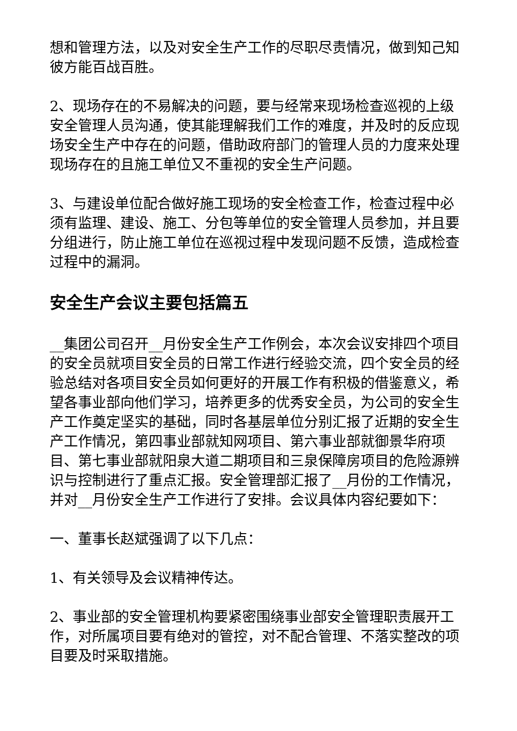想和管理方法，以及对安全生产工作的尽职尽责情况，做到知己知彼方能百战百胜。
2、现场存在的不易解决的问题，要与经常来现场检查巡视的上级安全管理人员沟通，使其能理解我们工作的难度，并及时的反应现场安全生产中存在的问题，借助政府部门的管理人员的力度来处理现场存在的且施工单位又不重视的安全生产问题。
3、与建设单位配合做好施工现场的安全检查工作，检查过程中必须有监理、建设、施工、分包等单位的安全管理人员参加，并且要分组进行，防止施工单位在巡视过程中发现问题不反馈，造成检查过程中的漏洞。
安全生产会议主要包括篇五
__集团公司召开__月份安全生产工作例会，本次会议安排四个项目的安全员就项目安全员的日常工作进行经验交流，四个安全员的经验总结对各项目安全员如何更好的开展工作有积极的借鉴意义，希望各事业部向他们学习，培养更多的优秀安全员，为公司的安全生产工作奠定坚实的基础，同时各基层单位分别汇报了近期的安全生产工作情况，第四事业部就知网项目、第六事业部就御景华府项目、第七事业部就阳泉大道二期项目和三泉保障房项目的危险源辨识与控制进行了重点汇报。安全管理部汇报了__月份的工作情况，并对__月份安全生产工作进行了安排。会议具体内容纪要如下：
一、董事长赵斌强调了以下几点：
1、有关领导及会议精神传达。
2、事业部的安全管理机构要紧密围绕事业部安全管理职责展开工作，对所属项目要有绝对的管控，对不配合管理、不落实整改的项目要及时采取措施。